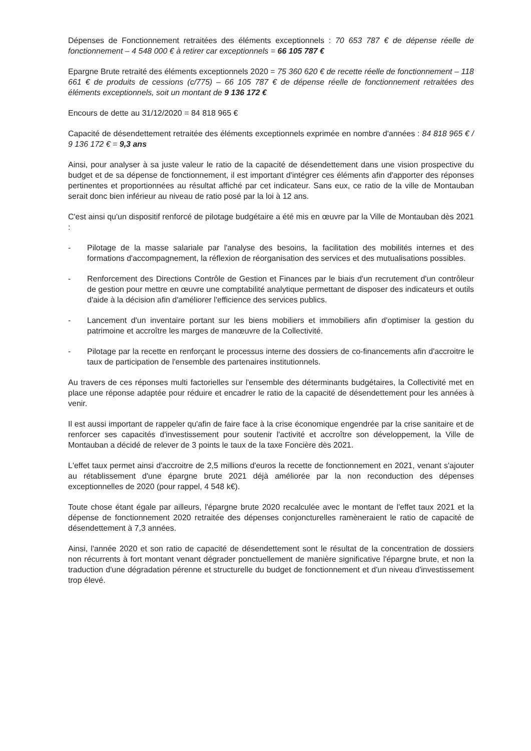Dépenses de Fonctionnement retraitées des éléments exceptionnels : 70 653 787 € de dépense réelle de fonctionnement – 4 548 000 € à retirer car exceptionnels = 66 105 787 €
Epargne Brute retraité des éléments exceptionnels 2020 = 75 360 620 € de recette réelle de fonctionnement – 118 661 € de produits de cessions (c/775) – 66 105 787 € de dépense réelle de fonctionnement retraitées des éléments exceptionnels, soit un montant de 9 136 172 €
Encours de dette au 31/12/2020 = 84 818 965 €
Capacité de désendettement retraitée des éléments exceptionnels exprimée en nombre d'années : 84 818 965 € / 9 136 172 € = 9,3 ans
Ainsi, pour analyser à sa juste valeur le ratio de la capacité de désendettement dans une vision prospective du budget et de sa dépense de fonctionnement, il est important d'intégrer ces éléments afin d'apporter des réponses pertinentes et proportionnées au résultat affiché par cet indicateur. Sans eux, ce ratio de la ville de Montauban serait donc bien inférieur au niveau de ratio posé par la loi à 12 ans.
C'est ainsi qu'un dispositif renforcé de pilotage budgétaire a été mis en œuvre par la Ville de Montauban dès 2021 :
- Pilotage de la masse salariale par l'analyse des besoins, la facilitation des mobilités internes et des formations d'accompagnement, la réflexion de réorganisation des services et des mutualisations possibles.
- Renforcement des Directions Contrôle de Gestion et Finances par le biais d'un recrutement d'un contrôleur de gestion pour mettre en œuvre une comptabilité analytique permettant de disposer des indicateurs et outils d'aide à la décision afin d'améliorer l'efficience des services publics.
- Lancement d'un inventaire portant sur les biens mobiliers et immobiliers afin d'optimiser la gestion du patrimoine et accroître les marges de manœuvre de la Collectivité.
- Pilotage par la recette en renforçant le processus interne des dossiers de co-financements afin d'accroitre le taux de participation de l'ensemble des partenaires institutionnels.
Au travers de ces réponses multi factorielles sur l'ensemble des déterminants budgétaires, la Collectivité met en place une réponse adaptée pour réduire et encadrer le ratio de la capacité de désendettement pour les années à venir.
Il est aussi important de rappeler qu'afin de faire face à la crise économique engendrée par la crise sanitaire et de renforcer ses capacités d'investissement pour soutenir l'activité et accroître son développement, la Ville de Montauban a décidé de relever de 3 points le taux de la taxe Foncière dès 2021.
L'effet taux permet ainsi d'accroitre de 2,5 millions d'euros la recette de fonctionnement en 2021, venant s'ajouter au rétablissement d'une épargne brute 2021 déjà améliorée par la non reconduction des dépenses exceptionnelles de 2020 (pour rappel, 4 548 k€).
Toute chose étant égale par ailleurs, l'épargne brute 2020 recalculée avec le montant de l'effet taux 2021 et la dépense de fonctionnement 2020 retraitée des dépenses conjoncturelles ramèneraient le ratio de capacité de désendettement à 7,3 années.
Ainsi, l'année 2020 et son ratio de capacité de désendettement sont le résultat de la concentration de dossiers non récurrents à fort montant venant dégrader ponctuellement de manière significative l'épargne brute, et non la traduction d'une dégradation pérenne et structurelle du budget de fonctionnement et d'un niveau d'investissement trop élevé.